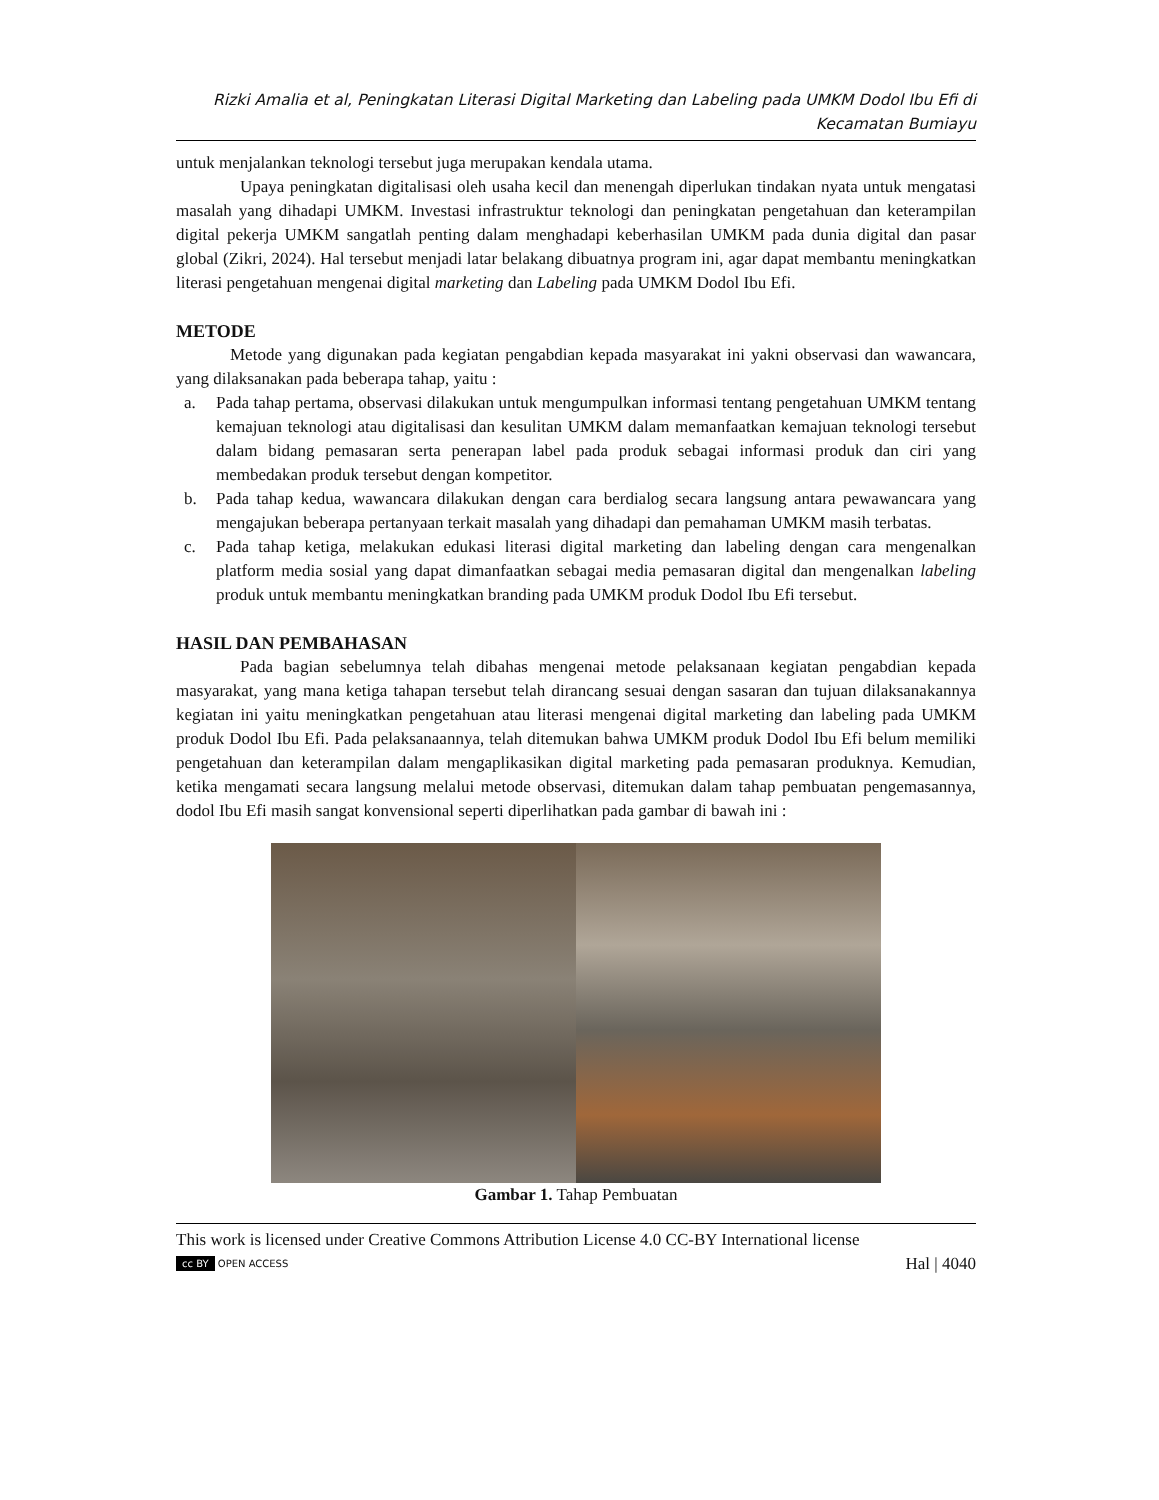Rizki Amalia et al, Peningkatan Literasi Digital Marketing dan Labeling pada UMKM Dodol Ibu Efi di Kecamatan Bumiayu
untuk menjalankan teknologi tersebut juga merupakan kendala utama.
Upaya peningkatan digitalisasi oleh usaha kecil dan menengah diperlukan tindakan nyata untuk mengatasi masalah yang dihadapi UMKM. Investasi infrastruktur teknologi dan peningkatan pengetahuan dan keterampilan digital pekerja UMKM sangatlah penting dalam menghadapi keberhasilan UMKM pada dunia digital dan pasar global (Zikri, 2024). Hal tersebut menjadi latar belakang dibuatnya program ini, agar dapat membantu meningkatkan literasi pengetahuan mengenai digital marketing dan Labeling pada UMKM Dodol Ibu Efi.
METODE
Metode yang digunakan pada kegiatan pengabdian kepada masyarakat ini yakni observasi dan wawancara, yang dilaksanakan pada beberapa tahap, yaitu :
a. Pada tahap pertama, observasi dilakukan untuk mengumpulkan informasi tentang pengetahuan UMKM tentang kemajuan teknologi atau digitalisasi dan kesulitan UMKM dalam memanfaatkan kemajuan teknologi tersebut dalam bidang pemasaran serta penerapan label pada produk sebagai informasi produk dan ciri yang membedakan produk tersebut dengan kompetitor.
b. Pada tahap kedua, wawancara dilakukan dengan cara berdialog secara langsung antara pewawancara yang mengajukan beberapa pertanyaan terkait masalah yang dihadapi dan pemahaman UMKM masih terbatas.
c. Pada tahap ketiga, melakukan edukasi literasi digital marketing dan labeling dengan cara mengenalkan platform media sosial yang dapat dimanfaatkan sebagai media pemasaran digital dan mengenalkan labeling produk untuk membantu meningkatkan branding pada UMKM produk Dodol Ibu Efi tersebut.
HASIL DAN PEMBAHASAN
Pada bagian sebelumnya telah dibahas mengenai metode pelaksanaan kegiatan pengabdian kepada masyarakat, yang mana ketiga tahapan tersebut telah dirancang sesuai dengan sasaran dan tujuan dilaksanakannya kegiatan ini yaitu meningkatkan pengetahuan atau literasi mengenai digital marketing dan labeling pada UMKM produk Dodol Ibu Efi. Pada pelaksanaannya, telah ditemukan bahwa UMKM produk Dodol Ibu Efi belum memiliki pengetahuan dan keterampilan dalam mengaplikasikan digital marketing pada pemasaran produknya. Kemudian, ketika mengamati secara langsung melalui metode observasi, ditemukan dalam tahap pembuatan pengemasannya, dodol Ibu Efi masih sangat konvensional seperti diperlihatkan pada gambar di bawah ini :
Gambar 1. Tahap Pembuatan
This work is licensed under Creative Commons Attribution License 4.0 CC-BY International license
cc BY OPEN ACCESS Hal | 4040